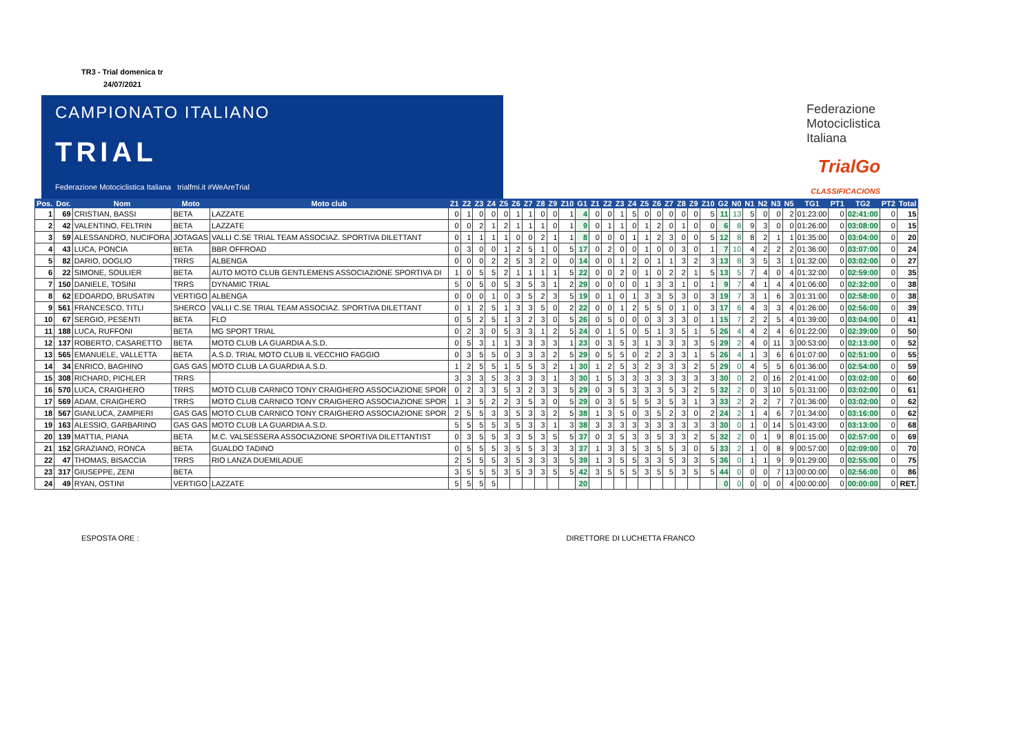TR3 - Trial domenica tr
24/07/2021
CAMPIONATO ITALIANO
TRIAL
Federazione Motociclistica Italiana trialfmi.it #WeAreTrial
Federazione
Motociclistica
Italiana
TrialGo
CLASSIFICACIONS
| Pos. | Dor. | Nom | Moto | Moto club | Z1 | Z2 | Z3 | Z4 | Z5 | Z6 | Z7 | Z8 | Z9 | Z10 | G1 | Z1 | Z2 | Z3 | Z4 | Z5 | Z6 | Z7 | Z8 | Z9 | Z10 | G2 | N0 | N1 | N2 | N3 | N5 | TG1 | PT1 | TG2 | PT2 | Total |
| --- | --- | --- | --- | --- | --- | --- | --- | --- | --- | --- | --- | --- | --- | --- | --- | --- | --- | --- | --- | --- | --- | --- | --- | --- | --- | --- | --- | --- | --- | --- | --- | --- | --- | --- | --- | --- |
| 1 | 69 | CRISTIAN, BASSI | BETA | LAZZATE | 0 | 1 | 0 | 0 | 0 | 1 | 1 | 0 | 0 | 1 | 4 | 0 | 0 | 1 | 5 | 0 | 0 | 0 | 0 | 0 | 5 | 11 | 13 | 5 | 0 | 0 | 2 | 01:23:00 | 0 | 02:41:00 | 0 | 15 |
| 2 | 42 | VALENTINO, FELTRIN | BETA | LAZZATE | 0 | 0 | 2 | 1 | 2 | 1 | 1 | 1 | 0 | 1 | 9 | 0 | 1 | 1 | 0 | 1 | 2 | 0 | 1 | 0 | 0 | 6 | 8 | 9 | 3 | 0 | 0 | 01:26:00 | 0 | 03:08:00 | 0 | 15 |
| 3 | 59 | ALESSANDRO, NUCIFORA | JOTAGAS | VALLI C.SE TRIAL TEAM ASSOCIAZ. SPORTIVA DILETTANT | 0 | 1 | 1 | 1 | 1 | 0 | 0 | 2 | 1 | 1 | 8 | 0 | 0 | 0 | 1 | 1 | 2 | 3 | 0 | 0 | 5 | 12 | 8 | 8 | 2 | 1 | 1 | 01:35:00 | 0 | 03:04:00 | 0 | 20 |
| 4 | 43 | LUCA, PONCIA | BETA | BBR OFFROAD | 0 | 3 | 0 | 0 | 1 | 2 | 5 | 1 | 0 | 5 | 17 | 0 | 2 | 0 | 0 | 1 | 0 | 0 | 3 | 0 | 1 | 7 | 10 | 4 | 2 | 2 | 2 | 01:36:00 | 0 | 03:07:00 | 0 | 24 |
| 5 | 82 | DARIO, DOGLIO | TRRS | ALBENGA | 0 | 0 | 0 | 2 | 2 | 5 | 3 | 2 | 0 | 0 | 14 | 0 | 0 | 1 | 2 | 0 | 1 | 1 | 3 | 2 | 3 | 13 | 8 | 3 | 5 | 3 | 1 | 01:32:00 | 0 | 03:02:00 | 0 | 27 |
| 6 | 22 | SIMONE, SOULIER | BETA | AUTO MOTO CLUB GENTLEMENS ASSOCIAZIONE SPORTIVA DI | 1 | 0 | 5 | 5 | 2 | 1 | 1 | 1 | 1 | 5 | 22 | 0 | 0 | 2 | 0 | 1 | 0 | 2 | 2 | 1 | 5 | 13 | 5 | 7 | 4 | 0 | 4 | 01:32:00 | 0 | 02:59:00 | 0 | 35 |
| 7 | 150 | DANIELE, TOSINI | TRRS | DYNAMIC TRIAL | 5 | 0 | 5 | 0 | 5 | 3 | 5 | 3 | 1 | 2 | 29 | 0 | 0 | 0 | 0 | 1 | 3 | 3 | 1 | 0 | 1 | 9 | 7 | 4 | 1 | 4 | 4 | 01:06:00 | 0 | 02:32:00 | 0 | 38 |
| 8 | 62 | EDOARDO, BRUSATIN | VERTIGO | ALBENGA | 0 | 0 | 0 | 1 | 0 | 3 | 5 | 2 | 3 | 5 | 19 | 0 | 1 | 0 | 1 | 3 | 3 | 5 | 3 | 0 | 3 | 19 | 7 | 3 | 1 | 6 | 3 | 01:31:00 | 0 | 02:58:00 | 0 | 38 |
| 9 | 561 | FRANCESCO, TITLI | SHERCO | VALLI C.SE TRIAL TEAM ASSOCIAZ. SPORTIVA DILETTANT | 0 | 1 | 2 | 5 | 1 | 3 | 3 | 5 | 0 | 2 | 22 | 0 | 0 | 1 | 2 | 5 | 5 | 0 | 1 | 0 | 3 | 17 | 6 | 4 | 3 | 3 | 4 | 01:26:00 | 0 | 02:56:00 | 0 | 39 |
| 10 | 67 | SERGIO, PESENTI | BETA | FLO | 0 | 5 | 2 | 5 | 1 | 3 | 2 | 3 | 0 | 5 | 26 | 0 | 5 | 0 | 0 | 0 | 3 | 3 | 3 | 0 | 1 | 15 | 7 | 2 | 2 | 5 | 4 | 01:39:00 | 0 | 03:04:00 | 0 | 41 |
| 11 | 188 | LUCA, RUFFONI | BETA | MG SPORT TRIAL | 0 | 2 | 3 | 0 | 5 | 3 | 3 | 1 | 2 | 5 | 24 | 0 | 1 | 5 | 0 | 5 | 1 | 3 | 5 | 1 | 5 | 26 | 4 | 4 | 2 | 4 | 6 | 01:22:00 | 0 | 02:39:00 | 0 | 50 |
| 12 | 137 | ROBERTO, CASARETTO | BETA | MOTO CLUB LA GUARDIA A.S.D. | 0 | 5 | 3 | 1 | 1 | 3 | 3 | 3 | 3 | 1 | 23 | 0 | 3 | 5 | 3 | 1 | 3 | 3 | 3 | 3 | 5 | 29 | 2 | 4 | 0 | 11 | 3 | 00:53:00 | 0 | 02:13:00 | 0 | 52 |
| 13 | 565 | EMANUELE, VALLETTA | BETA | A.S.D. TRIAL MOTO CLUB IL VECCHIO FAGGIO | 0 | 3 | 5 | 5 | 0 | 3 | 3 | 3 | 2 | 5 | 29 | 0 | 5 | 5 | 0 | 2 | 2 | 3 | 3 | 1 | 5 | 26 | 4 | 1 | 3 | 6 | 6 | 01:07:00 | 0 | 02:51:00 | 0 | 55 |
| 14 | 34 | ENRICO, BAGHINO | GAS GAS | MOTO CLUB LA GUARDIA A.S.D. | 1 | 2 | 5 | 5 | 1 | 5 | 5 | 3 | 2 | 1 | 30 | 1 | 2 | 5 | 3 | 2 | 3 | 3 | 3 | 2 | 5 | 29 | 0 | 4 | 5 | 5 | 6 | 01:36:00 | 0 | 02:54:00 | 0 | 59 |
| 15 | 308 | RICHARD, PICHLER | TRRS | | 3 | 3 | 3 | 5 | 3 | 3 | 3 | 3 | 1 | 3 | 30 | 1 | 5 | 3 | 3 | 3 | 3 | 3 | 3 | 3 | 3 | 30 | 0 | 2 | 0 | 16 | 2 | 01:41:00 | 0 | 03:02:00 | 0 | 60 |
| 16 | 570 | LUCA, CRAIGHERO | TRRS | MOTO CLUB CARNICO TONY CRAIGHERO ASSOCIAZIONE SPOR | 0 | 2 | 3 | 3 | 5 | 3 | 2 | 3 | 3 | 5 | 29 | 0 | 3 | 5 | 3 | 3 | 3 | 5 | 3 | 2 | 5 | 32 | 2 | 0 | 3 | 10 | 5 | 01:31:00 | 0 | 03:02:00 | 0 | 61 |
| 17 | 569 | ADAM, CRAIGHERO | TRRS | MOTO CLUB CARNICO TONY CRAIGHERO ASSOCIAZIONE SPOR | 1 | 3 | 5 | 2 | 2 | 3 | 5 | 3 | 0 | 5 | 29 | 0 | 3 | 5 | 5 | 5 | 3 | 5 | 3 | 1 | 3 | 33 | 2 | 2 | 2 | 7 | 7 | 01:36:00 | 0 | 03:02:00 | 0 | 62 |
| 18 | 567 | GIANLUCA, ZAMPIERI | GAS GAS | MOTO CLUB CARNICO TONY CRAIGHERO ASSOCIAZIONE SPOR | 2 | 5 | 5 | 3 | 3 | 5 | 3 | 3 | 2 | 5 | 38 | 1 | 3 | 5 | 0 | 3 | 5 | 2 | 3 | 0 | 2 | 24 | 2 | 1 | 4 | 6 | 7 | 01:34:00 | 0 | 03:16:00 | 0 | 62 |
| 19 | 163 | ALESSIO, GARBARINO | GAS GAS | MOTO CLUB LA GUARDIA A.S.D. | 5 | 5 | 5 | 5 | 3 | 5 | 3 | 3 | 1 | 3 | 38 | 3 | 3 | 3 | 3 | 3 | 3 | 3 | 3 | 3 | 3 | 30 | 0 | 1 | 0 | 14 | 5 | 01:43:00 | 0 | 03:13:00 | 0 | 68 |
| 20 | 139 | MATTIA, PIANA | BETA | M.C. VALSESSERA ASSOCIAZIONE SPORTIVA DILETTANTIST | 0 | 3 | 5 | 5 | 3 | 3 | 5 | 3 | 5 | 5 | 37 | 0 | 3 | 5 | 3 | 3 | 5 | 3 | 3 | 2 | 5 | 32 | 2 | 0 | 1 | 9 | 8 | 01:15:00 | 0 | 02:57:00 | 0 | 69 |
| 21 | 152 | GRAZIANO, RONCA | BETA | GUALDO TADINO | 0 | 5 | 5 | 5 | 3 | 5 | 5 | 3 | 3 | 3 | 37 | 1 | 3 | 3 | 5 | 3 | 5 | 5 | 3 | 0 | 5 | 33 | 2 | 1 | 0 | 8 | 9 | 00:57:00 | 0 | 02:09:00 | 0 | 70 |
| 22 | 47 | THOMAS, BISACCIA | TRRS | RIO LANZA DUEMILADUE | 2 | 5 | 5 | 5 | 3 | 5 | 3 | 3 | 3 | 5 | 39 | 1 | 3 | 5 | 5 | 3 | 3 | 5 | 3 | 3 | 5 | 36 | 0 | 1 | 1 | 9 | 9 | 01:29:00 | 0 | 02:55:00 | 0 | 75 |
| 23 | 317 | GIUSEPPE, ZENI | BETA | | 3 | 5 | 5 | 5 | 3 | 5 | 3 | 3 | 5 | 5 | 42 | 3 | 5 | 5 | 5 | 3 | 5 | 5 | 3 | 5 | 5 | 44 | 0 | 0 | 0 | 7 | 13 | 00:00:00 | 0 | 02:56:00 | 0 | 86 |
| 24 | 49 | RYAN, OSTINI | VERTIGO | LAZZATE | 5 | 5 | 5 | 5 | | | | | | | 20 | | | | | | | | | | | 0 | 0 | 0 | 0 | 0 | 4 | 00:00:00 | 0 | 00:00:00 | 0 | RET. |
ESPOSTA ORE : DIRETTORE DI LUCHETTA FRANCO